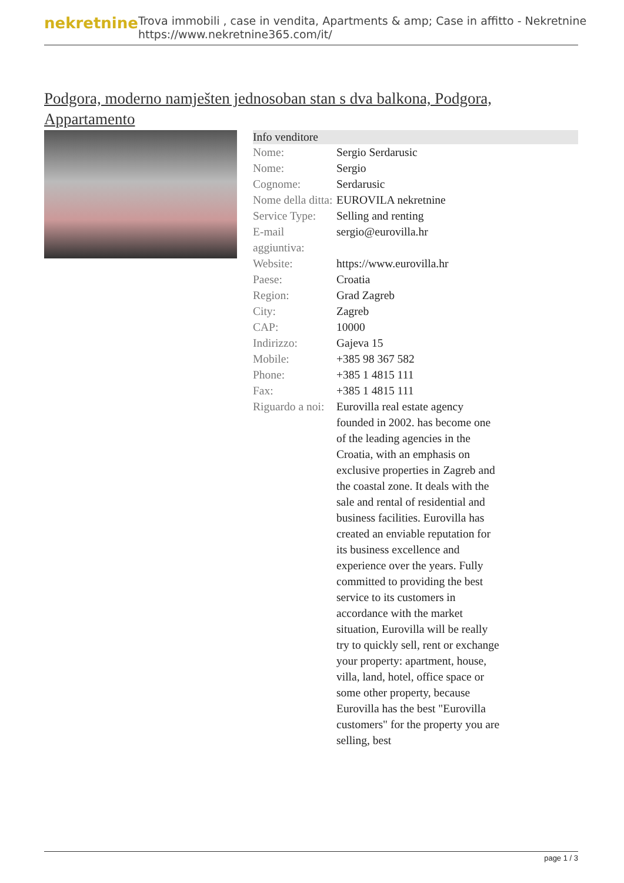nekretnine
Trova immobili , case in vendita, Apartments & amp; Case in affitto - Nekretnine
https://www.nekretnine365.com/it/
Podgora, moderno namješten jednosoban stan s dva balkona, Podgora, Appartamento
Info venditore
| Nome: | Sergio Serdarusic |
| Nome: | Sergio |
| Cognome: | Serdarusic |
| Nome della ditta: | EUROVILA nekretnine |
| Service Type: | Selling and renting |
| E-mail aggiuntiva: | sergio@eurovilla.hr |
| Website: | https://www.eurovilla.hr |
| Paese: | Croatia |
| Region: | Grad Zagreb |
| City: | Zagreb |
| CAP: | 10000 |
| Indirizzo: | Gajeva 15 |
| Mobile: | +385 98 367 582 |
| Phone: | +385 1 4815 111 |
| Fax: | +385 1 4815 111 |
| Riguardo a noi: | Eurovilla real estate agency founded in 2002. has become one of the leading agencies in the Croatia, with an emphasis on exclusive properties in Zagreb and the coastal zone. It deals with the sale and rental of residential and business facilities. Eurovilla has created an enviable reputation for its business excellence and experience over the years. Fully committed to providing the best service to its customers in accordance with the market situation, Eurovilla will be really try to quickly sell, rent or exchange your property: apartment, house, villa, land, hotel, office space or some other property, because Eurovilla has the best "Eurovilla customers" for the property you are selling, best |
page 1 / 3